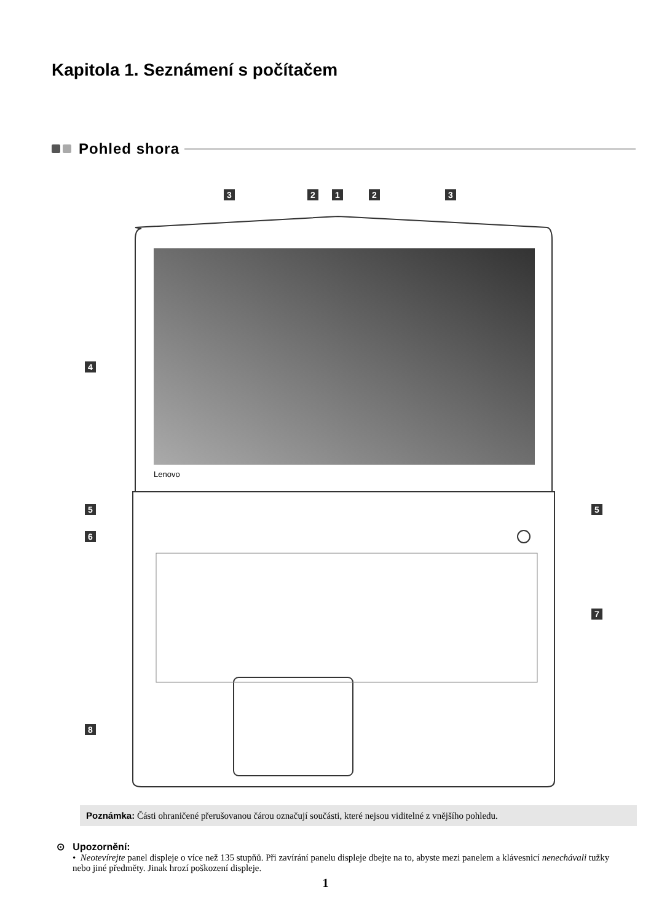Kapitola 1. Seznámení s počítačem
Pohled shora
Lenovo
3 2 1 2 3
4
5 5
6
7
8
Poznámka: Části ohraničené přerušovanou čárou označují součásti, které nejsou viditelné z vnějšího pohledu.
⊙ Upozornění:
• Neotevírejte panel displeje o více než 135 stupňů. Při zavírání panelu displeje dbejte na to, abyste mezi panelem a klávesnicí nenechávali tužky nebo jiné předměty. Jinak hrozí poškození displeje.
1